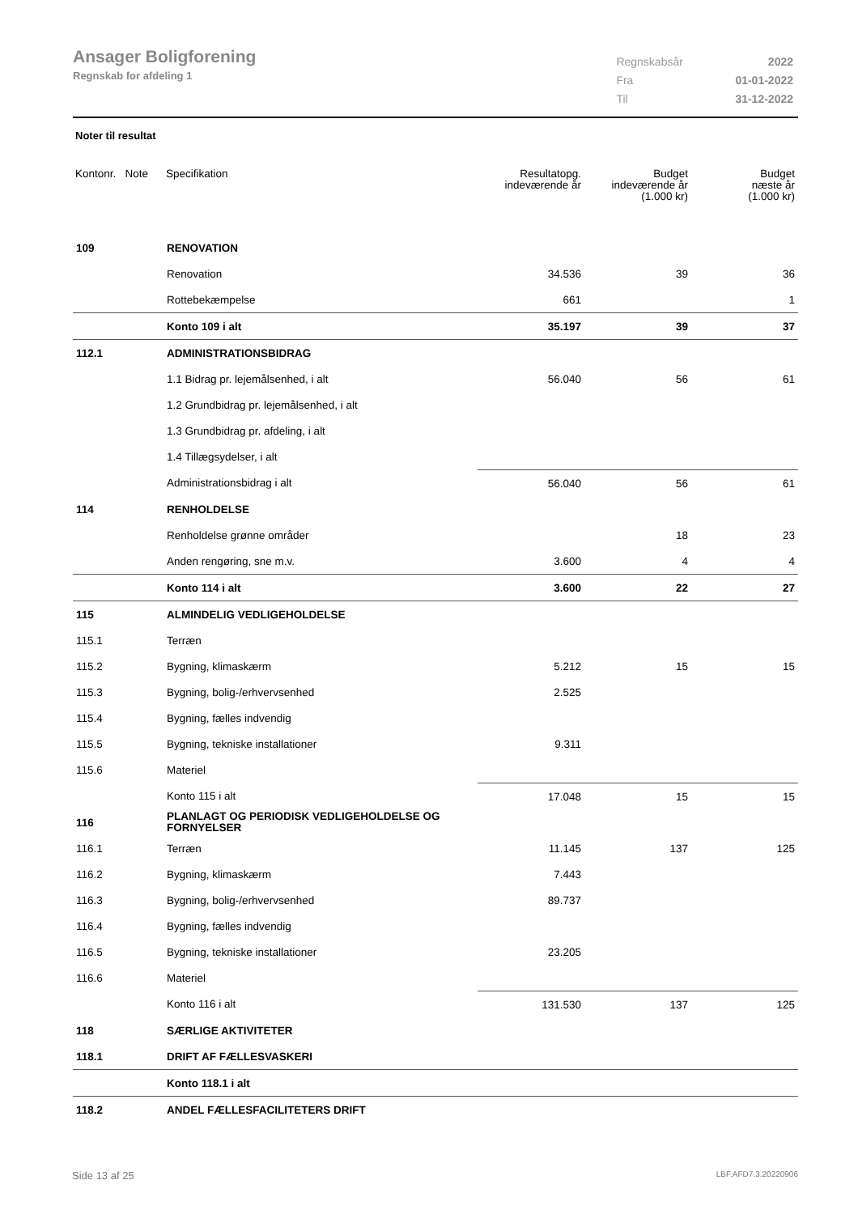Ansager Boligforening
Regnskab for afdeling 1
| Regnskabsår | 2022 |
| Fra | 01-01-2022 |
| Til | 31-12-2022 |
Noter til resultat
| Kontonr. Note | Specifikation | Resultatopg. indeværende år | Budget indeværende år (1.000 kr) | Budget næste år (1.000 kr) |
| --- | --- | --- | --- | --- |
| 109 | RENOVATION | | | |
| | Renovation | 34.536 | 39 | 36 |
| | Rottebekæmpelse | 661 | | 1 |
| | Konto 109 i alt | 35.197 | 39 | 37 |
| 112.1 | ADMINISTRATIONSBIDRAG | | | |
| | 1.1 Bidrag pr. lejemålsenhed, i alt | 56.040 | 56 | 61 |
| | 1.2 Grundbidrag pr. lejemålsenhed, i alt | | | |
| | 1.3 Grundbidrag pr. afdeling, i alt | | | |
| | 1.4 Tillægsydelser, i alt | | | |
| | Administrationsbidrag i alt | 56.040 | 56 | 61 |
| 114 | RENHOLDELSE | | | |
| | Renholdelse grønne områder | | 18 | 23 |
| | Anden rengøring, sne m.v. | 3.600 | 4 | 4 |
| | Konto 114 i alt | 3.600 | 22 | 27 |
| 115 | ALMINDELIG VEDLIGEHOLDELSE | | | |
| 115.1 | Terræn | | | |
| 115.2 | Bygning, klimaskærm | 5.212 | 15 | 15 |
| 115.3 | Bygning, bolig-/erhvervsenhed | 2.525 | | |
| 115.4 | Bygning, fælles indvendig | | | |
| 115.5 | Bygning, tekniske installationer | 9.311 | | |
| 115.6 | Materiel | | | |
| | Konto 115 i alt | 17.048 | 15 | 15 |
| 116 | PLANLAGT OG PERIODISK VEDLIGEHOLDELSE OG FORNYELSER | | | |
| 116.1 | Terræn | 11.145 | 137 | 125 |
| 116.2 | Bygning, klimaskærm | 7.443 | | |
| 116.3 | Bygning, bolig-/erhvervsenhed | 89.737 | | |
| 116.4 | Bygning, fælles indvendig | | | |
| 116.5 | Bygning, tekniske installationer | 23.205 | | |
| 116.6 | Materiel | | | |
| | Konto 116 i alt | 131.530 | 137 | 125 |
| 118 | SÆRLIGE AKTIVITETER | | | |
| 118.1 | DRIFT AF FÆLLESVASKERI | | | |
| | Konto 118.1 i alt | | | |
| 118.2 | ANDEL FÆLLESFACILITETERS DRIFT | | | |
Side 13 af 25 LBF.AFD7.3.20220906